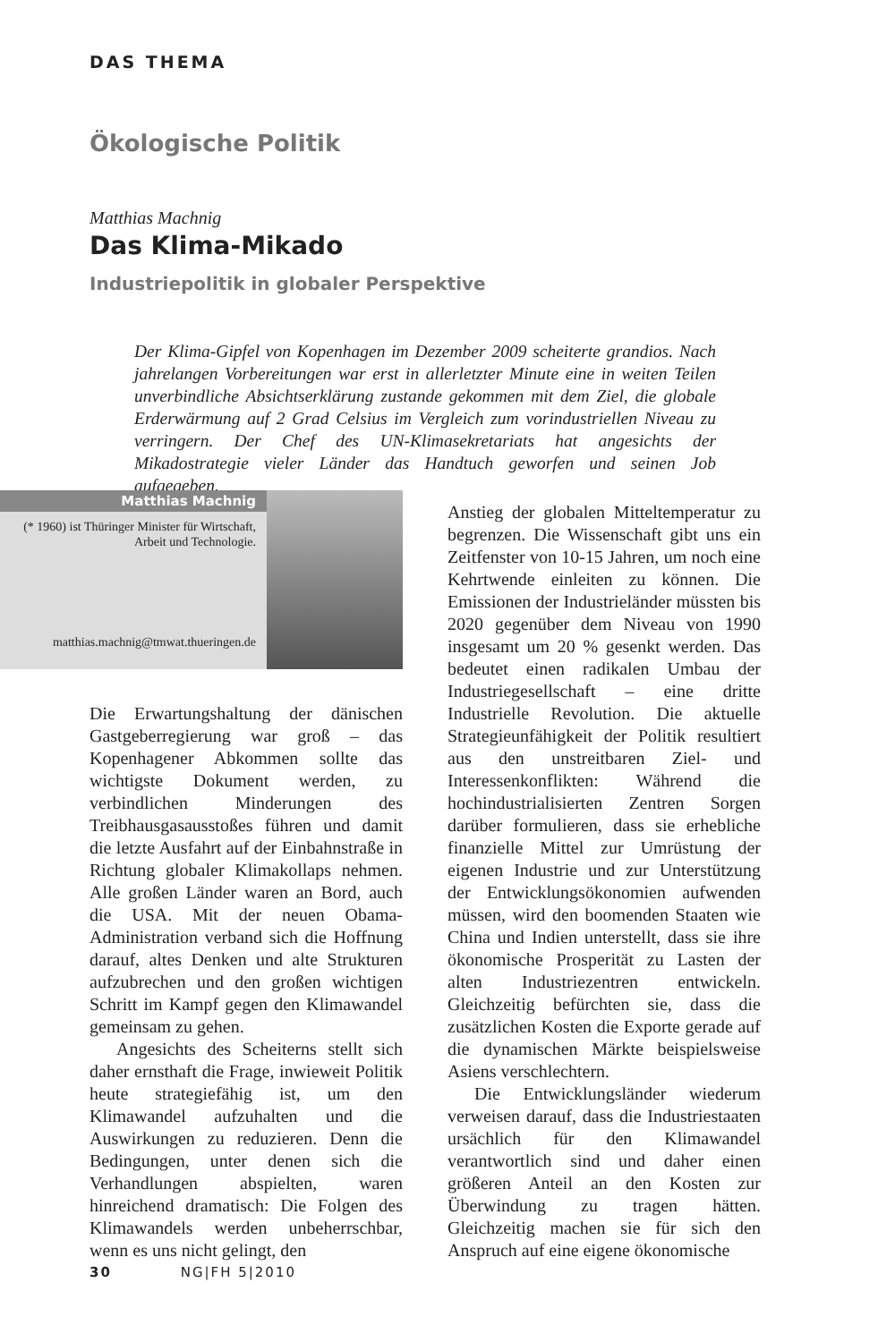DAS THEMA
Ökologische Politik
Matthias Machnig
Das Klima-Mikado
Industriepolitik in globaler Perspektive
Der Klima-Gipfel von Kopenhagen im Dezember 2009 scheiterte grandios. Nach jahrelangen Vorbereitungen war erst in allerletzter Minute eine in weiten Teilen unverbindliche Absichtserklärung zustande gekommen mit dem Ziel, die globale Erderwärmung auf 2 Grad Celsius im Vergleich zum vorindustriellen Niveau zu verringern. Der Chef des UN-Klimasekretariats hat angesichts der Mikadostrategie vieler Länder das Handtuch geworfen und seinen Job aufgegeben.
Matthias Machnig
(* 1960) ist Thüringer Minister für Wirtschaft, Arbeit und Technologie.
matthias.machnig@tmwat.thueringen.de
Die Erwartungshaltung der dänischen Gastgeberregierung war groß – das Kopenhagener Abkommen sollte das wichtigste Dokument werden, zu verbindlichen Minderungen des Treibhausgasausstoßes führen und damit die letzte Ausfahrt auf der Einbahnstraße in Richtung globaler Klimakollaps nehmen. Alle großen Länder waren an Bord, auch die USA. Mit der neuen Obama-Administration verband sich die Hoffnung darauf, altes Denken und alte Strukturen aufzubrechen und den großen wichtigen Schritt im Kampf gegen den Klimawandel gemeinsam zu gehen.
Angesichts des Scheiterns stellt sich daher ernsthaft die Frage, inwieweit Politik heute strategiefähig ist, um den Klimawandel aufzuhalten und die Auswirkungen zu reduzieren. Denn die Bedingungen, unter denen sich die Verhandlungen abspielten, waren hinreichend dramatisch: Die Folgen des Klimawandels werden unbeherrschbar, wenn es uns nicht gelingt, den
Anstieg der globalen Mitteltemperatur zu begrenzen. Die Wissenschaft gibt uns ein Zeitfenster von 10-15 Jahren, um noch eine Kehrtwende einleiten zu können. Die Emissionen der Industrieländer müssten bis 2020 gegenüber dem Niveau von 1990 insgesamt um 20 % gesenkt werden. Das bedeutet einen radikalen Umbau der Industriegesellschaft – eine dritte Industrielle Revolution. Die aktuelle Strategieunfähigkeit der Politik resultiert aus den unstreitbaren Ziel- und Interessenkonflikten: Während die hochindustrialisierten Zentren Sorgen darüber formulieren, dass sie erhebliche finanzielle Mittel zur Umrüstung der eigenen Industrie und zur Unterstützung der Entwicklungsökonomien aufwenden müssen, wird den boomenden Staaten wie China und Indien unterstellt, dass sie ihre ökonomische Prosperität zu Lasten der alten Industriezentren entwickeln. Gleichzeitig befürchten sie, dass die zusätzlichen Kosten die Exporte gerade auf die dynamischen Märkte beispielsweise Asiens verschlechtern.
Die Entwicklungsländer wiederum verweisen darauf, dass die Industriestaaten ursächlich für den Klimawandel verantwortlich sind und daher einen größeren Anteil an den Kosten zur Überwindung zu tragen hätten. Gleichzeitig machen sie für sich den Anspruch auf eine eigene ökonomische
30 NG|FH 5|2010